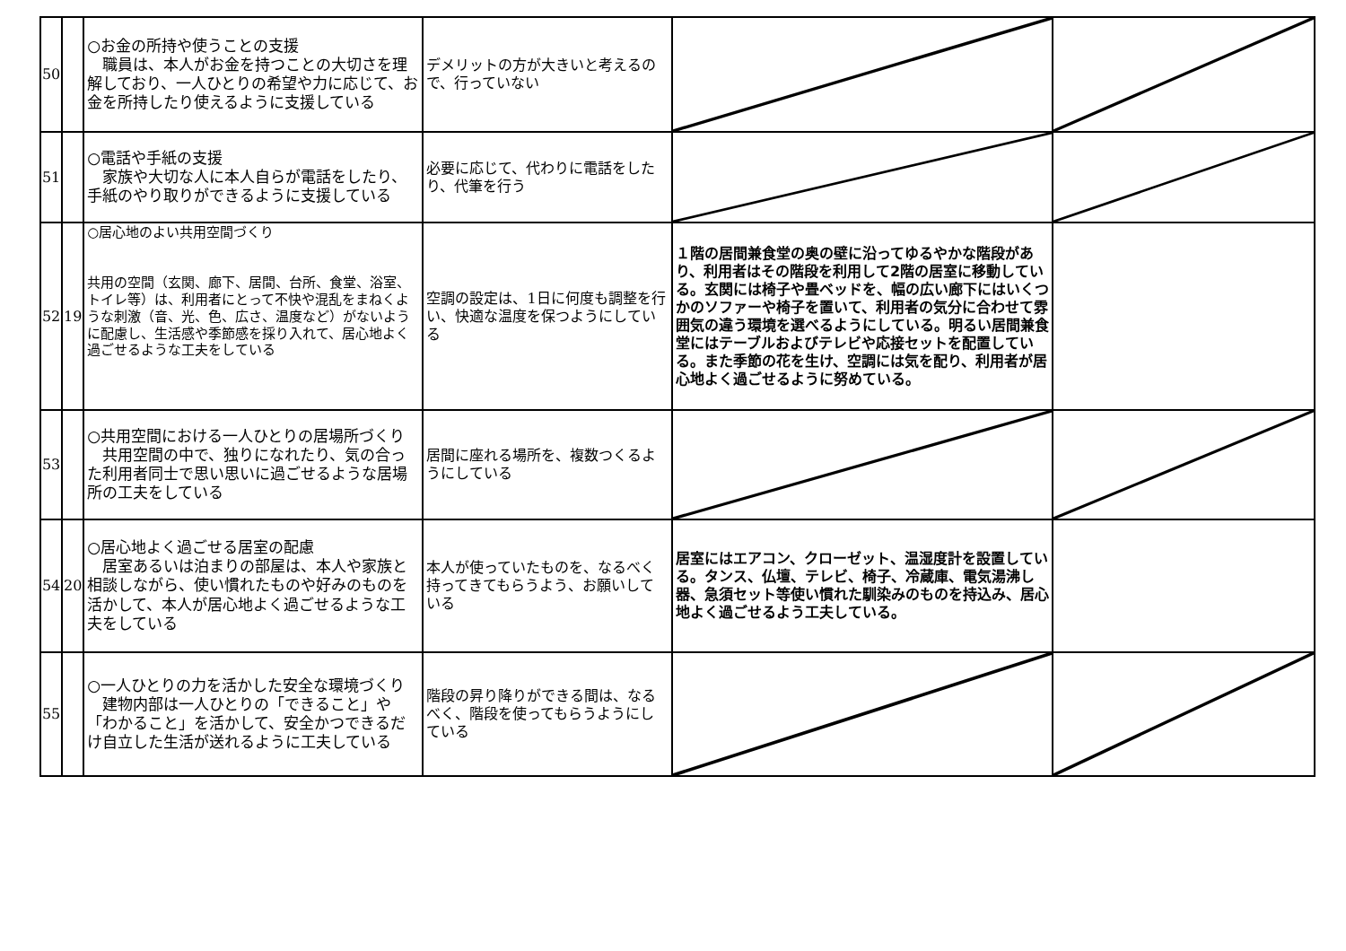| 50 | | ○お金の所持や使うことの支援 職員は、本人がお金を持つことの大切さを理解しており、一人ひとりの希望や力に応じて、お金を所持したり使えるように支援している | デメリットの方が大きいと考えるので、行っていない | | |
| 51 | | ○電話や手紙の支援 家族や大切な人に本人自らが電話をしたり、手紙のやり取りができるように支援している | 必要に応じて、代わりに電話をしたり、代筆を行う | | |
| 52 | 19 | ○居心地のよい共用空間づくり 共用の空間（玄関、廊下、居間、台所、食堂、浴室、トイレ等）は、利用者にとって不快や混乱をまねくような刺激（音、光、色、広さ、温度など）がないように配慮し、生活感や季節感を採り入れて、居心地よく過ごせるような工夫をしている | 空調の設定は、1日に何度も調整を行い、快適な温度を保つようにしている | １階の居間兼食堂の奥の壁に沿ってゆるやかな階段があり、利用者はその階段を利用して2階の居室に移動している。玄関には椅子や畳ベッドを、幅の広い廊下にはいくつかのソファーや椅子を置いて、利用者の気分に合わせて雰囲気の違う環境を選べるようにしている。明るい居間兼食堂にはテーブルおよびテレビや応接セットを配置している。また季節の花を生け、空調には気を配り、利用者が居心地よく過ごせるように努めている。 | |
| 53 | | ○共用空間における一人ひとりの居場所づくり 共用空間の中で、独りになれたり、気の合った利用者同士で思い思いに過ごせるような居場所の工夫をしている | 居間に座れる場所を、複数つくるようにしている | | |
| 54 | 20 | ○居心地よく過ごせる居室の配慮 居室あるいは泊まりの部屋は、本人や家族と相談しながら、使い慣れたものや好みのものを活かして、本人が居心地よく過ごせるような工夫をしている | 本人が使っていたものを、なるべく持ってきてもらうよう、お願いしている | 居室にはエアコン、クローゼット、温湿度計を設置している。タンス、仏壇、テレビ、椅子、冷蔵庫、電気湯沸し器、急須セット等使い慣れた馴染みのものを持込み、居心地よく過ごせるよう工夫している。 | |
| 55 | | ○一人ひとりの力を活かした安全な環境づくり 建物内部は一人ひとりの「できること」や「わかること」を活かして、安全かつできるだけ自立した生活が送れるように工夫している | 階段の昇り降りができる間は、なるべく、階段を使ってもらうようにしている | | |